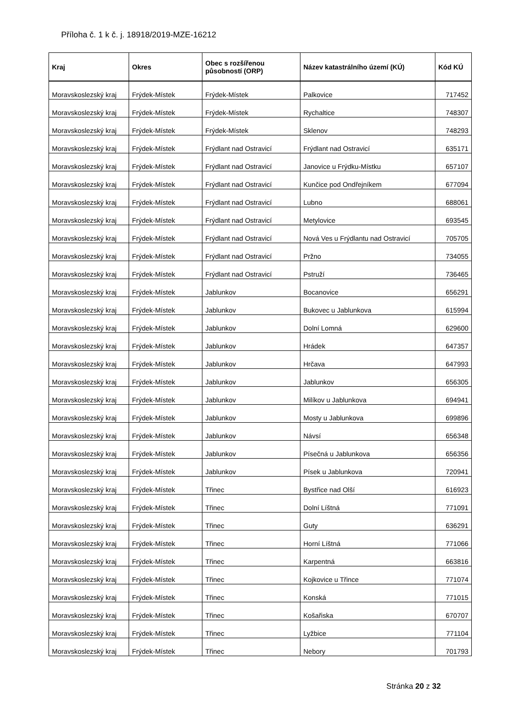Příloha č. 1 k č. j. 18918/2019-MZE-16212
| Kraj | Okres | Obec s rozšířenou působností (ORP) | Název katastrálního území (KÚ) | Kód KÚ |
| --- | --- | --- | --- | --- |
| Moravskoslezský kraj | Frýdek-Místek | Frýdek-Místek | Palkovice | 717452 |
| Moravskoslezský kraj | Frýdek-Místek | Frýdek-Místek | Rychaltice | 748307 |
| Moravskoslezský kraj | Frýdek-Místek | Frýdek-Místek | Sklenov | 748293 |
| Moravskoslezský kraj | Frýdek-Místek | Frýdlant nad Ostravicí | Frýdlant nad Ostravicí | 635171 |
| Moravskoslezský kraj | Frýdek-Místek | Frýdlant nad Ostravicí | Janovice u Frýdku-Místku | 657107 |
| Moravskoslezský kraj | Frýdek-Místek | Frýdlant nad Ostravicí | Kunčice pod Ondřejníkem | 677094 |
| Moravskoslezský kraj | Frýdek-Místek | Frýdlant nad Ostravicí | Lubno | 688061 |
| Moravskoslezský kraj | Frýdek-Místek | Frýdlant nad Ostravicí | Metylovice | 693545 |
| Moravskoslezský kraj | Frýdek-Místek | Frýdlant nad Ostravicí | Nová Ves u Frýdlantu nad Ostravicí | 705705 |
| Moravskoslezský kraj | Frýdek-Místek | Frýdlant nad Ostravicí | Pržno | 734055 |
| Moravskoslezský kraj | Frýdek-Místek | Frýdlant nad Ostravicí | Pstruží | 736465 |
| Moravskoslezský kraj | Frýdek-Místek | Jablunkov | Bocanovice | 656291 |
| Moravskoslezský kraj | Frýdek-Místek | Jablunkov | Bukovec u Jablunkova | 615994 |
| Moravskoslezský kraj | Frýdek-Místek | Jablunkov | Dolní Lomná | 629600 |
| Moravskoslezský kraj | Frýdek-Místek | Jablunkov | Hrádek | 647357 |
| Moravskoslezský kraj | Frýdek-Místek | Jablunkov | Hrčava | 647993 |
| Moravskoslezský kraj | Frýdek-Místek | Jablunkov | Jablunkov | 656305 |
| Moravskoslezský kraj | Frýdek-Místek | Jablunkov | Milíkov u Jablunkova | 694941 |
| Moravskoslezský kraj | Frýdek-Místek | Jablunkov | Mosty u Jablunkova | 699896 |
| Moravskoslezský kraj | Frýdek-Místek | Jablunkov | Návsí | 656348 |
| Moravskoslezský kraj | Frýdek-Místek | Jablunkov | Písečná u Jablunkova | 656356 |
| Moravskoslezský kraj | Frýdek-Místek | Jablunkov | Písek u Jablunkova | 720941 |
| Moravskoslezský kraj | Frýdek-Místek | Třinec | Bystřice nad Olší | 616923 |
| Moravskoslezský kraj | Frýdek-Místek | Třinec | Dolní Líštná | 771091 |
| Moravskoslezský kraj | Frýdek-Místek | Třinec | Guty | 636291 |
| Moravskoslezský kraj | Frýdek-Místek | Třinec | Horní Líštná | 771066 |
| Moravskoslezský kraj | Frýdek-Místek | Třinec | Karpentná | 663816 |
| Moravskoslezský kraj | Frýdek-Místek | Třinec | Kojkovice u Třince | 771074 |
| Moravskoslezský kraj | Frýdek-Místek | Třinec | Konská | 771015 |
| Moravskoslezský kraj | Frýdek-Místek | Třinec | Košařiska | 670707 |
| Moravskoslezský kraj | Frýdek-Místek | Třinec | Lyžbice | 771104 |
| Moravskoslezský kraj | Frýdek-Místek | Třinec | Nebory | 701793 |
Stránka 20 z 32